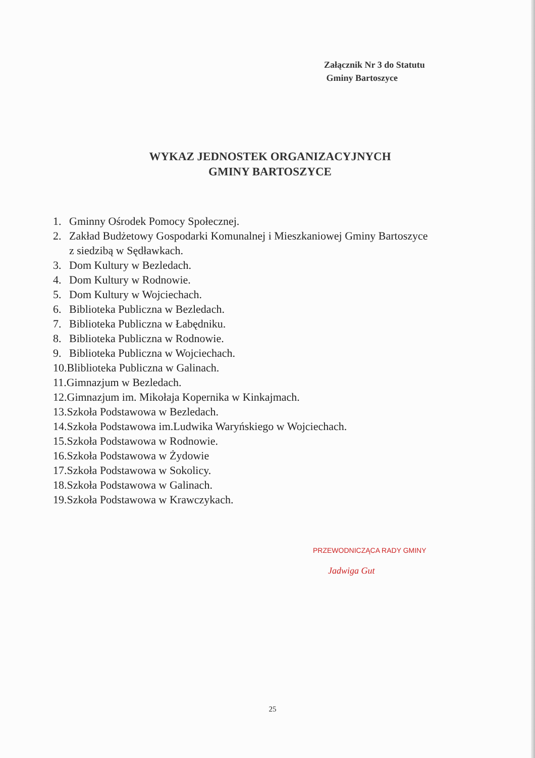Załącznik Nr 3 do Statutu
Gminy Bartoszyce
WYKAZ JEDNOSTEK ORGANIZACYJNYCH
GMINY BARTOSZYCE
1. Gminny Ośrodek Pomocy Społecznej.
2. Zakład Budżetowy Gospodarki Komunalnej i Mieszkaniowej Gminy Bartoszyce
z siedzibą w Sędławkach.
3. Dom Kultury w Bezledach.
4. Dom Kultury w Rodnowie.
5. Dom Kultury w Wojciechach.
6. Biblioteka Publiczna w Bezledach.
7. Biblioteka Publiczna w Łabędniku.
8. Biblioteka Publiczna w Rodnowie.
9. Biblioteka Publiczna w Wojciechach.
10.Bliblioteka Publiczna w Galinach.
11.Gimnazjum w Bezledach.
12.Gimnazjum im. Mikołaja Kopernika w Kinkajmach.
13.Szkoła Podstawowa w Bezledach.
14.Szkoła Podstawowa im.Ludwika Waryńskiego w Wojciechach.
15.Szkoła Podstawowa w Rodnowie.
16.Szkoła Podstawowa w Żydowie
17.Szkoła Podstawowa w Sokolicy.
18.Szkoła Podstawowa w Galinach.
19.Szkoła Podstawowa w Krawczykach.
PRZEWODNICZĄCA RADY GMINY
Jadwiga Gut
25